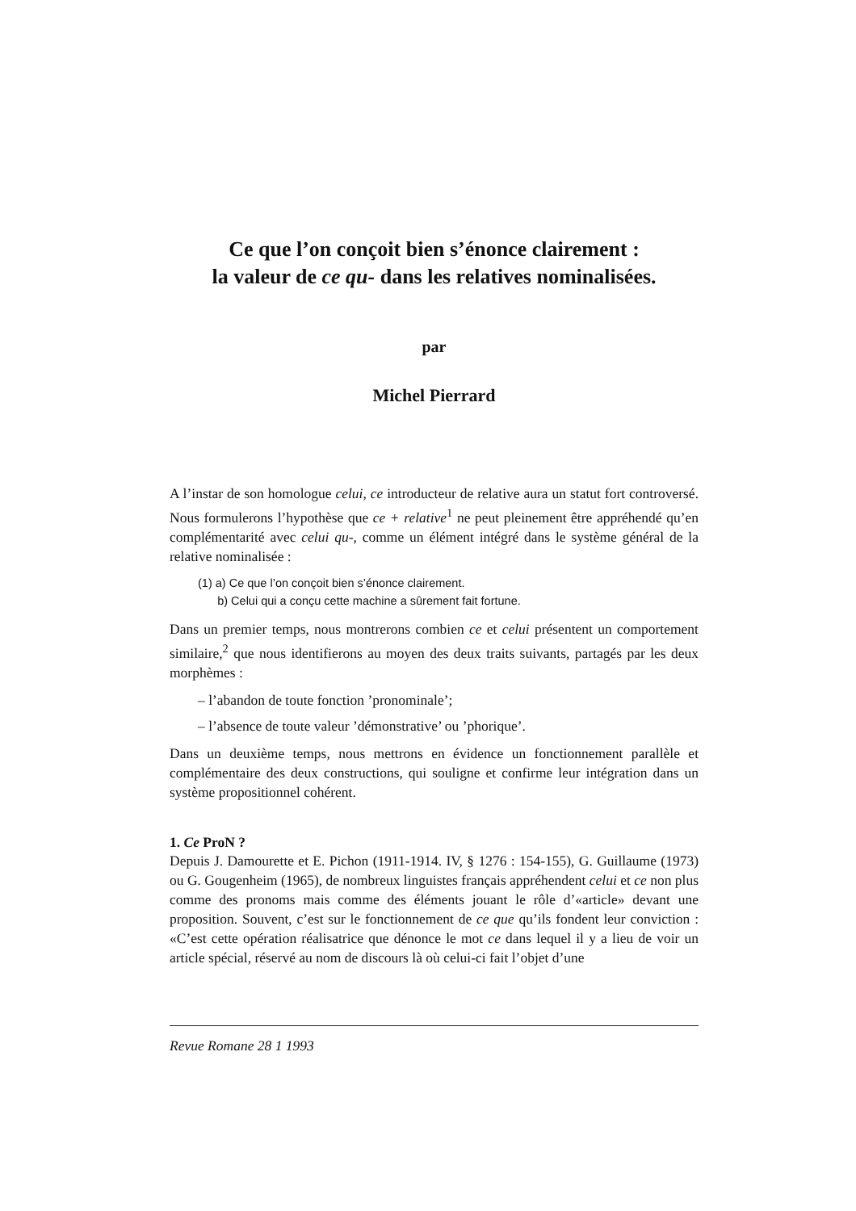Ce que l’on conçoit bien s’énonce clairement :
la valeur de ce qu- dans les relatives nominalisées.
par
Michel Pierrard
A l’instar de son homologue celui, ce introducteur de relative aura un statut fort controversé. Nous formulerons l’hypothèse que ce + relative<sup>1</sup> ne peut pleinement être appréhendé qu’en complémentarité avec celui qu-, comme un élément intégré dans le système général de la relative nominalisée :
(1) a) Ce que l’on conçoit bien s’énonce clairement.
b) Celui qui a conçu cette machine a sûrement fait fortune.
Dans un premier temps, nous montrerons combien ce et celui présentent un comportement similaire,<sup>2</sup> que nous identifierons au moyen des deux traits suivants, partagés par les deux morphèmes :
– l’abandon de toute fonction ’pronominale’;
– l’absence de toute valeur ’démonstrative’ ou ’phorique’.
Dans un deuxième temps, nous mettrons en évidence un fonctionnement parallèle et complémentaire des deux constructions, qui souligne et confirme leur intégration dans un système propositionnel cohérent.
1. Ce ProN ?
Depuis J. Damourette et E. Pichon (1911-1914. IV, § 1276 : 154-155), G. Guillaume (1973) ou G. Gougenheim (1965), de nombreux linguistes français appréhendent celui et ce non plus comme des pronoms mais comme des éléments jouant le rôle d’«article» devant une proposition. Souvent, c’est sur le fonctionnement de ce que qu’ils fondent leur conviction : «C’est cette opération réalisatrice que dénonce le mot ce dans lequel il y a lieu de voir un article spécial, réservé au nom de discours là où celui-ci fait l’objet d’une
Revue Romane 28 1 1993